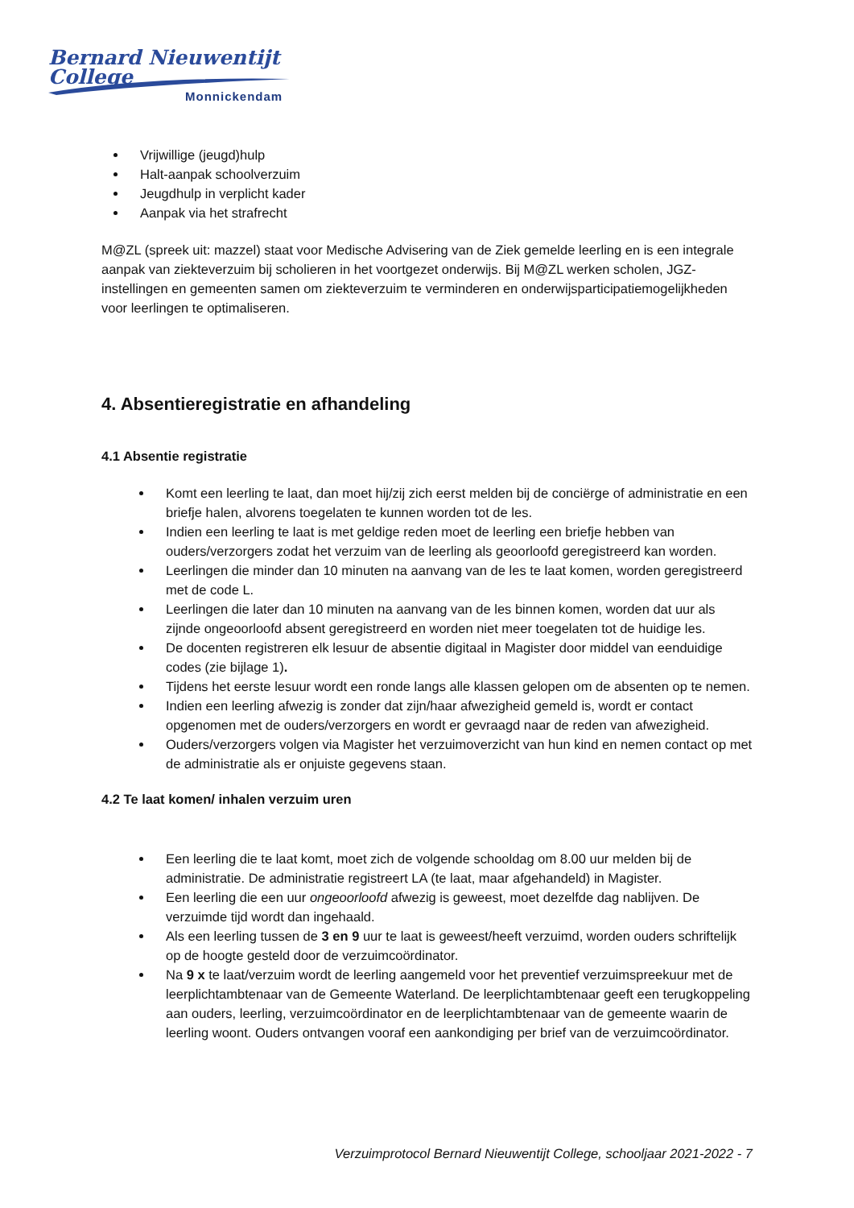Bernard Nieuwentijt College
Monnickendam
Vrijwillige (jeugd)hulp
Halt-aanpak schoolverzuim
Jeugdhulp in verplicht kader
Aanpak via het strafrecht
M@ZL (spreek uit: mazzel) staat voor Medische Advisering van de Ziek gemelde leerling en is een integrale aanpak van ziekteverzuim bij scholieren in het voortgezet onderwijs. Bij M@ZL werken scholen, JGZ-instellingen en gemeenten samen om ziekteverzuim te verminderen en onderwijsparticipatiemogelijkheden voor leerlingen te optimaliseren.
4. Absentieregistratie en afhandeling
4.1 Absentie registratie
Komt een leerling te laat, dan moet hij/zij zich eerst melden bij de conciërge of administratie en een briefje halen, alvorens toegelaten te kunnen worden tot de les.
Indien een leerling te laat is met geldige reden moet de leerling een briefje hebben van ouders/verzorgers zodat het verzuim van de leerling als geoorloofd geregistreerd kan worden.
Leerlingen die minder dan 10 minuten na aanvang van de les te laat komen, worden geregistreerd met de code L.
Leerlingen die later dan 10 minuten na aanvang van de les binnen komen, worden dat uur als zijnde ongeoorloofd absent geregistreerd en worden niet meer toegelaten tot de huidige les.
De docenten registreren elk lesuur de absentie digitaal in Magister door middel van eenduidige codes (zie bijlage 1).
Tijdens het eerste lesuur wordt een ronde langs alle klassen gelopen om de absenten op te nemen.
Indien een leerling afwezig is zonder dat zijn/haar afwezigheid gemeld is, wordt er contact opgenomen met de ouders/verzorgers en wordt er gevraagd naar de reden van afwezigheid.
Ouders/verzorgers volgen via Magister het verzuimoverzicht van hun kind en nemen contact op met de administratie als er onjuiste gegevens staan.
4.2 Te laat komen/ inhalen verzuim uren
Een leerling die te laat komt, moet zich de volgende schooldag om 8.00 uur melden bij de administratie. De administratie registreert LA (te laat, maar afgehandeld) in Magister.
Een leerling die een uur ongeoorloofd afwezig is geweest, moet dezelfde dag nablijven. De verzuimde tijd wordt dan ingehaald.
Als een leerling tussen de 3 en 9 uur te laat is geweest/heeft verzuimd, worden ouders schriftelijk op de hoogte gesteld door de verzuimcoördinator.
Na 9 x te laat/verzuim wordt de leerling aangemeld voor het preventief verzuimspreekuur met de leerplichtambtenaar van de Gemeente Waterland. De leerplichtambtenaar geeft een terugkoppeling aan ouders, leerling, verzuimcoördinator en de leerplichtambtenaar van de gemeente waarin de leerling woont. Ouders ontvangen vooraf een aankondiging per brief van de verzuimcoördinator.
Verzuimprotocol Bernard Nieuwentijt College, schooljaar 2021-2022 - 7